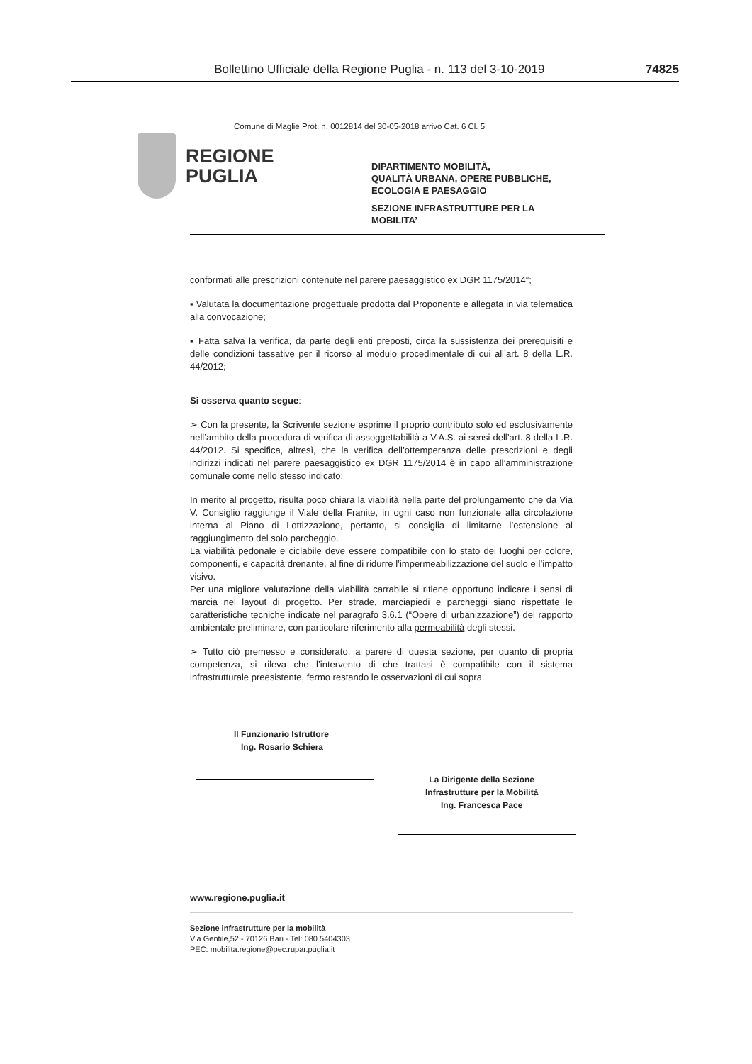Bollettino Ufficiale della Regione Puglia - n. 113 del 3-10-2019 74825
Comune di Maglie Prot. n. 0012814 del 30-05-2018 arrivo Cat. 6 Cl. 5
REGIONE
PUGLIA
DIPARTIMENTO MOBILITÀ,
QUALITÀ URBANA, OPERE PUBBLICHE,
ECOLOGIA E PAESAGGIO
SEZIONE INFRASTRUTTURE PER LA
MOBILITA’
conformati alle prescrizioni contenute nel parere paesaggistico ex DGR 1175/2014”;
▪ Valutata la documentazione progettuale prodotta dal Proponente e allegata in via telematica alla convocazione;
▪ Fatta salva la verifica, da parte degli enti preposti, circa la sussistenza dei prerequisiti e delle condizioni tassative per il ricorso al modulo procedimentale di cui all’art. 8 della L.R. 44/2012;
Si osserva quanto segue:
➢ Con la presente, la Scrivente sezione esprime il proprio contributo solo ed esclusivamente nell’ambito della procedura di verifica di assoggettabilità a V.A.S. ai sensi dell’art. 8 della L.R. 44/2012. Si specifica, altresì, che la verifica dell’ottemperanza delle prescrizioni e degli indirizzi indicati nel parere paesaggistico ex DGR 1175/2014 è in capo all’amministrazione comunale come nello stesso indicato;
In merito al progetto, risulta poco chiara la viabilità nella parte del prolungamento che da Via V. Consiglio raggiunge il Viale della Franite, in ogni caso non funzionale alla circolazione interna al Piano di Lottizzazione, pertanto, si consiglia di limitarne l’estensione al raggiungimento del solo parcheggio.
La viabilità pedonale e ciclabile deve essere compatibile con lo stato dei luoghi per colore, componenti, e capacità drenante, al fine di ridurre l’impermeabilizzazione del suolo e l’impatto visivo.
Per una migliore valutazione della viabilità carrabile si ritiene opportuno indicare i sensi di marcia nel layout di progetto. Per strade, marciapiedi e parcheggi siano rispettate le caratteristiche tecniche indicate nel paragrafo 3.6.1 (“Opere di urbanizzazione”) del rapporto ambientale preliminare, con particolare riferimento alla permeabilità degli stessi.
➢ Tutto ciò premesso e considerato, a parere di questa sezione, per quanto di propria competenza, si rileva che l’intervento di che trattasi è compatibile con il sistema infrastrutturale preesistente, fermo restando le osservazioni di cui sopra.
Il Funzionario Istruttore
Ing. Rosario Schiera
La Dirigente della Sezione
Infrastrutture per la Mobilità
Ing. Francesca Pace
www.regione.puglia.it
Sezione infrastrutture per la mobilità
Via Gentile,52 - 70126 Bari - Tel: 080 5404303
PEC: mobilita.regione@pec.rupar.puglia.it